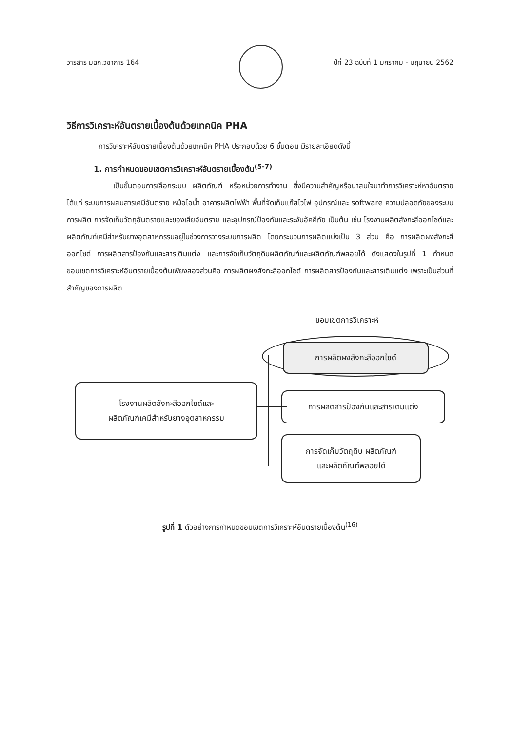วารสาร มฉก.วิชาการ 164 ปีที่ 23 ฉบับที่ 1 มกราคม - มิถุนายน 2562
วิธีการวิเคราะห์อันตรายเบื้องต้นด้วยเทคนิค PHA
การวิเคราะห์อันตรายเบื้องต้นด้วยเทคนิค PHA ประกอบด้วย 6 ขั้นตอน มีรายละเอียดดังนี้
1. การกำหนดขอบเขตการวิเคราะห์อันตรายเบื้องต้น<sup>(5-7)</sup>
เป็นขั้นตอนการเลือกระบบ ผลิตภัณฑ์ หรือหน่วยการทำงาน ซึ่งมีความสำคัญหรือน่าสนใจมาทำการวิเคราะห์หาอันตราย ได้แก่ ระบบการผสมสารเคมีอันตราย หม้อไอน้ำ อาคารผลิตไฟฟ้า พื้นที่จัดเก็บแก๊สไวไฟ อุปกรณ์และ software ความปลอดภัยของระบบการผลิต การจัดเก็บวัตถุอันตรายและของเสียอันตราย และอุปกรณ์ป้องกันและระงับอัคคีภัย เป็นต้น เช่น โรงงานผลิตสังกะสีออกไซด์และผลิตภัณฑ์เคมีสำหรับยางอุตสาหกรรมอยู่ในช่วงการวางระบบการผลิต โดยกระบวนการผลิตแบ่งเป็น 3 ส่วน คือ การผลิตผงสังกะสีออกไซด์ การผลิตสารป้องกันและสารเติมแต่ง และการจัดเก็บวัตถุดิบผลิตภัณฑ์และผลิตภัณฑ์พลอยได้ ดังแสดงในรูปที่ 1 กำหนดขอบเขตการวิเคราะห์อันตรายเบื้องต้นเพียงสองส่วนคือ การผลิตผงสังกะสีออกไซด์ การผลิตสารป้องกันและสารเติมแต่ง เพราะเป็นส่วนที่สำคัญของการผลิต
ขอบเขตการวิเคราะห์
การผลิตผงสังกะสีออกไซด์
โรงงานผลิตสังกะสีออกไซด์และ
ผลิตภัณฑ์เคมีสำหรับยางอุตสาหกรรม
การผลิตสารป้องกันและสารเติมแต่ง
การจัดเก็บวัตถุดิบ ผลิตภัณฑ์
และผลิตภัณฑ์พลอยได้
รูปที่ 1 ตัวอย่างการกำหนดขอบเขตการวิเคราะห์อันตรายเบื้องต้น<sup>(16)</sup>